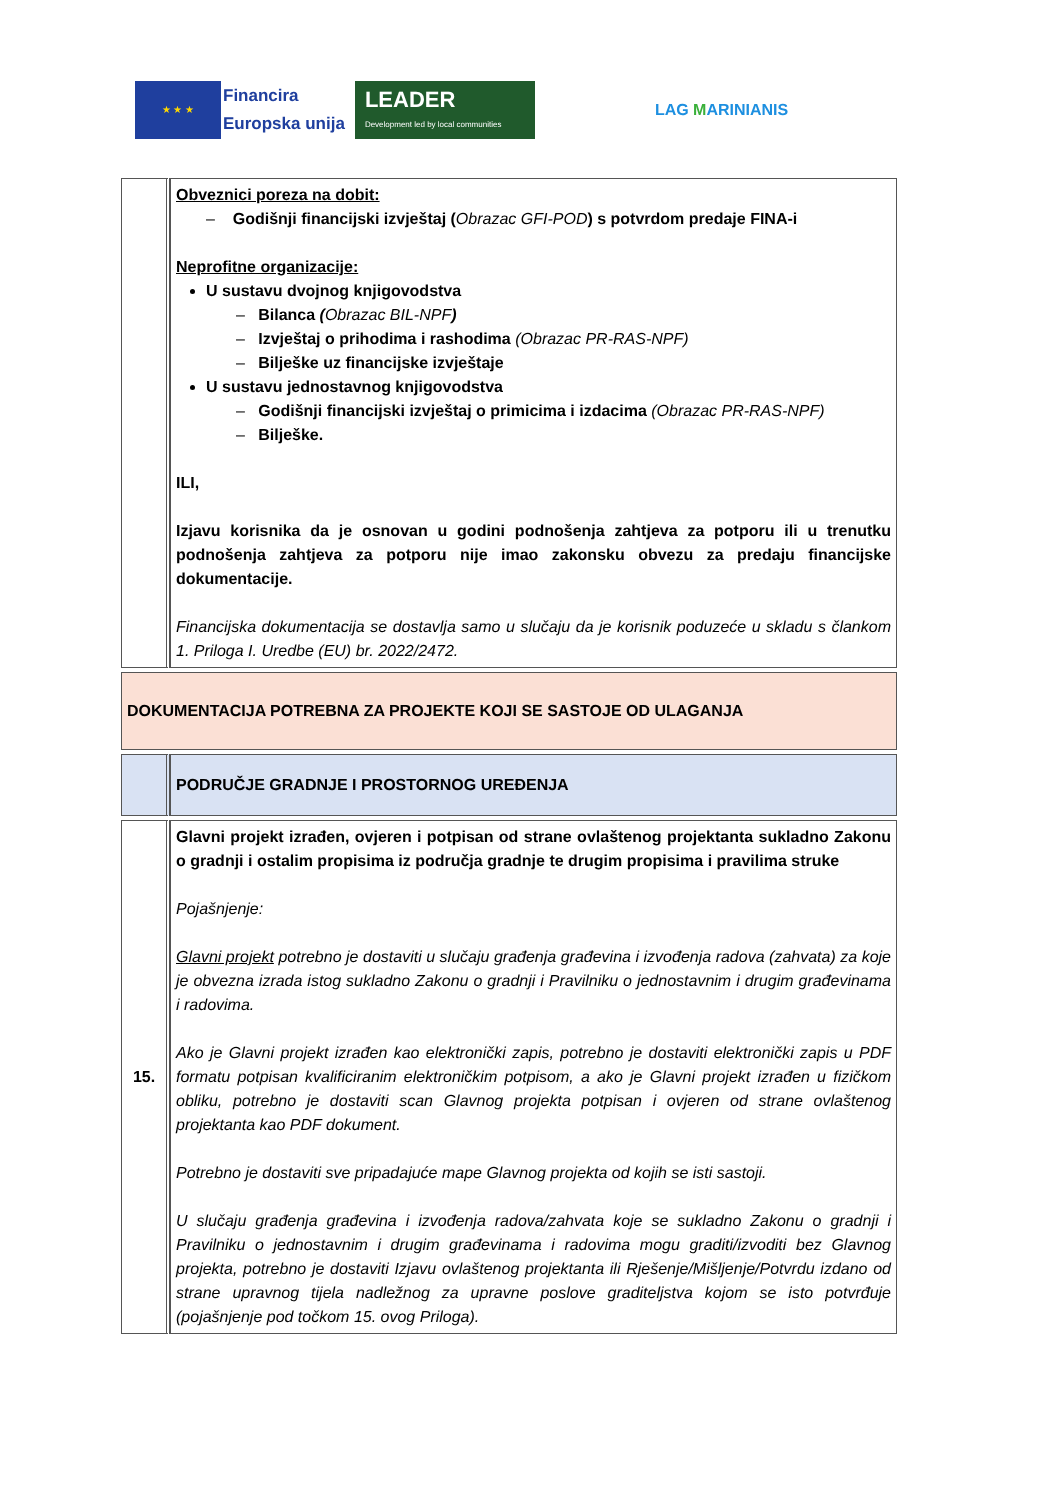★ ★ ★
Financira
Europska unija
LEADER
Development led by local communities
LAG MARINIANIS
| | Obveznici poreza na dobit: – Godišnji financijski izvještaj ( Obrazac GFI-POD ) s potvrdom predaje FINA-i Neprofitne organizacije: U sustavu dvojnog knjigovodstva – Bilanca ( Obrazac BIL-NPF ) – Izvještaj o prihodima i rashodima (Obrazac PR-RAS-NPF) – Bilješke uz financijske izvještaje U sustavu jednostavnog knjigovodstva – Godišnji financijski izvještaj o primicima i izdacima (Obrazac PR-RAS-NPF) – Bilješke. ILI, Izjavu korisnika da je osnovan u godini podnošenja zahtjeva za potporu ili u trenutku podnošenja zahtjeva za potporu nije imao zakonsku obvezu za predaju financijske dokumentacije. Financijska dokumentacija se dostavlja samo u slučaju da je korisnik poduzeće u skladu s člankom 1. Priloga I. Uredbe (EU) br. 2022/2472. |
| DOKUMENTACIJA POTREBNA ZA PROJEKTE KOJI SE SASTOJE OD ULAGANJA | |
| | PODRUČJE GRADNJE I PROSTORNOG UREĐENJA |
| 15. | Glavni projekt izrađen, ovjeren i potpisan od strane ovlaštenog projektanta sukladno Zakonu o gradnji i ostalim propisima iz područja gradnje te drugim propisima i pravilima struke Pojašnjenje: Glavni projekt potrebno je dostaviti u slučaju građenja građevina i izvođenja radova (zahvata) za koje je obvezna izrada istog sukladno Zakonu o gradnji i Pravilniku o jednostavnim i drugim građevinama i radovima. Ako je Glavni projekt izrađen kao elektronički zapis, potrebno je dostaviti elektronički zapis u PDF formatu potpisan kvalificiranim elektroničkim potpisom, a ako je Glavni projekt izrađen u fizičkom obliku, potrebno je dostaviti scan Glavnog projekta potpisan i ovjeren od strane ovlaštenog projektanta kao PDF dokument. Potrebno je dostaviti sve pripadajuće mape Glavnog projekta od kojih se isti sastoji. U slučaju građenja građevina i izvođenja radova/zahvata koje se sukladno Zakonu o gradnji i Pravilniku o jednostavnim i drugim građevinama i radovima mogu graditi/izvoditi bez Glavnog projekta, potrebno je dostaviti Izjavu ovlaštenog projektanta ili Rješenje/Mišljenje/Potvrdu izdano od strane upravnog tijela nadležnog za upravne poslove graditeljstva kojom se isto potvrđuje (pojašnjenje pod točkom 15. ovog Priloga). |